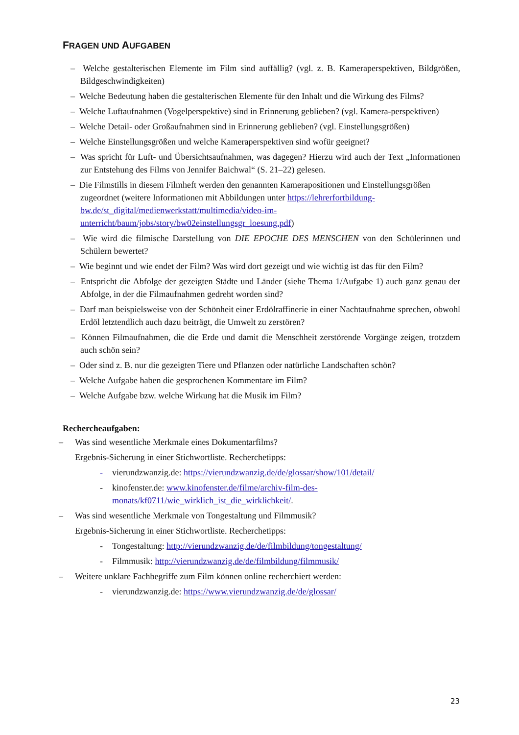FRAGEN UND AUFGABEN
– Welche gestalterischen Elemente im Film sind auffällig? (vgl. z. B. Kameraperspektiven, Bildgrößen, Bildgeschwindigkeiten)
– Welche Bedeutung haben die gestalterischen Elemente für den Inhalt und die Wirkung des Films?
– Welche Luftaufnahmen (Vogelperspektive) sind in Erinnerung geblieben? (vgl. Kamera-perspektiven)
– Welche Detail- oder Großaufnahmen sind in Erinnerung geblieben? (vgl. Einstellungsgrößen)
– Welche Einstellungsgrößen und welche Kameraperspektiven sind wofür geeignet?
– Was spricht für Luft- und Übersichtsaufnahmen, was dagegen? Hierzu wird auch der Text „Informationen zur Entstehung des Films von Jennifer Baichwal“ (S. 21–22) gelesen.
– Die Filmstills in diesem Filmheft werden den genannten Kamerapositionen und Einstellungsgrößen zugeordnet (weitere Informationen mit Abbildungen unter https://lehrerfortbildung-bw.de/st_digital/medienwerkstatt/multimedia/video-im-unterricht/baum/jobs/story/bw02einstellungsgr_loesung.pdf)
– Wie wird die filmische Darstellung von DIE EPOCHE DES MENSCHEN von den Schülerinnen und Schülern bewertet?
– Wie beginnt und wie endet der Film? Was wird dort gezeigt und wie wichtig ist das für den Film?
– Entspricht die Abfolge der gezeigten Städte und Länder (siehe Thema 1/Aufgabe 1) auch ganz genau der Abfolge, in der die Filmaufnahmen gedreht worden sind?
– Darf man beispielsweise von der Schönheit einer Erdölraffinerie in einer Nachtaufnahme sprechen, obwohl Erdöl letztendlich auch dazu beiträgt, die Umwelt zu zerstören?
– Können Filmaufnahmen, die die Erde und damit die Menschheit zerstörende Vorgänge zeigen, trotzdem auch schön sein?
– Oder sind z. B. nur die gezeigten Tiere und Pflanzen oder natürliche Landschaften schön?
– Welche Aufgabe haben die gesprochenen Kommentare im Film?
– Welche Aufgabe bzw. welche Wirkung hat die Musik im Film?
Rechercheaufgaben:
– Was sind wesentliche Merkmale eines Dokumentarfilms?
Ergebnis-Sicherung in einer Stichwortliste. Recherchetipps:
- vierundzwanzig.de: https://vierundzwanzig.de/de/glossar/show/101/detail/
- kinofenster.de: www.kinofenster.de/filme/archiv-film-des-monats/kf0711/wie_wirklich_ist_die_wirklichkeit/.
– Was sind wesentliche Merkmale von Tongestaltung und Filmmusik?
Ergebnis-Sicherung in einer Stichwortliste. Recherchetipps:
- Tongestaltung: http://vierundzwanzig.de/de/filmbildung/tongestaltung/
- Filmmusik: http://vierundzwanzig.de/de/filmbildung/filmmusik/
– Weitere unklare Fachbegriffe zum Film können online recherchiert werden:
- vierundzwanzig.de: https://www.vierundzwanzig.de/de/glossar/
23